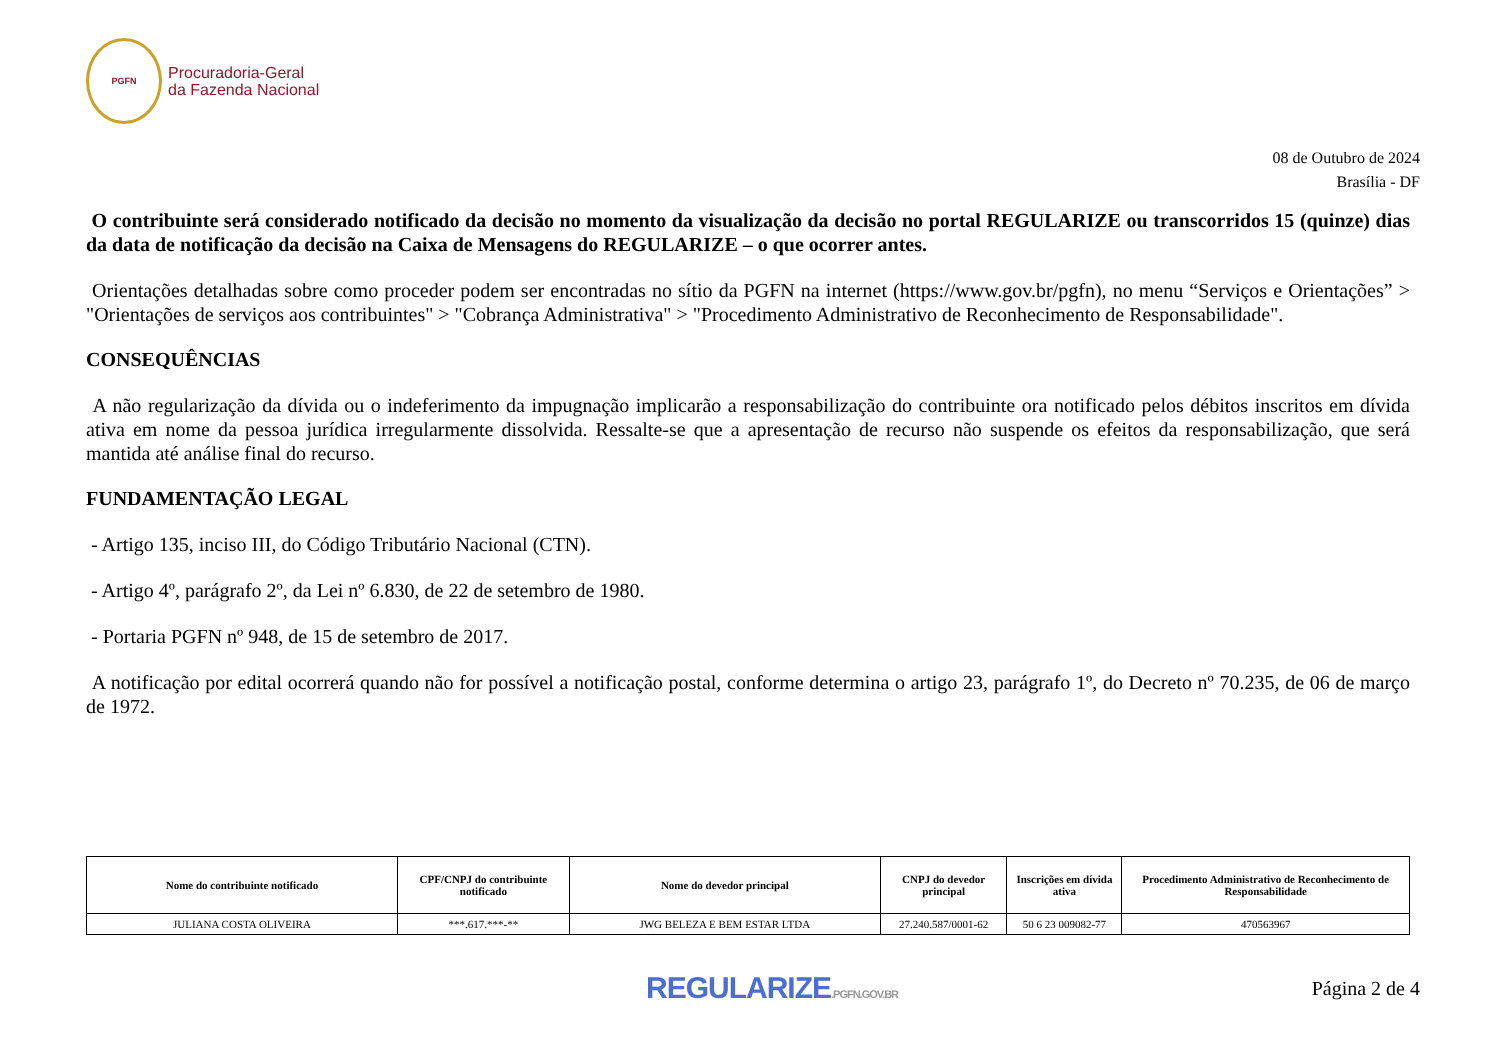PGFN
Procuradoria-Geral
da Fazenda Nacional
08 de Outubro de 2024
Brasília - DF
O contribuinte será considerado notificado da decisão no momento da visualização da decisão no portal REGULARIZE ou transcorridos 15 (quinze) dias da data de notificação da decisão na Caixa de Mensagens do REGULARIZE – o que ocorrer antes.
Orientações detalhadas sobre como proceder podem ser encontradas no sítio da PGFN na internet (https://www.gov.br/pgfn), no menu “Serviços e Orientações” > "Orientações de serviços aos contribuintes" > "Cobrança Administrativa" > "Procedimento Administrativo de Reconhecimento de Responsabilidade".
CONSEQUÊNCIAS
A não regularização da dívida ou o indeferimento da impugnação implicarão a responsabilização do contribuinte ora notificado pelos débitos inscritos em dívida ativa em nome da pessoa jurídica irregularmente dissolvida. Ressalte-se que a apresentação de recurso não suspende os efeitos da responsabilização, que será mantida até análise final do recurso.
FUNDAMENTAÇÃO LEGAL
- Artigo 135, inciso III, do Código Tributário Nacional (CTN).
- Artigo 4º, parágrafo 2º, da Lei nº 6.830, de 22 de setembro de 1980.
- Portaria PGFN nº 948, de 15 de setembro de 2017.
A notificação por edital ocorrerá quando não for possível a notificação postal, conforme determina o artigo 23, parágrafo 1º, do Decreto nº 70.235, de 06 de março de 1972.
| Nome do contribuinte notificado | CPF/CNPJ do contribuinte notificado | Nome do devedor principal | CNPJ do devedor principal | Inscrições em dívida ativa | Procedimento Administrativo de Reconhecimento de Responsabilidade |
| --- | --- | --- | --- | --- | --- |
| JULIANA COSTA OLIVEIRA | ***.617.***-** | JWG BELEZA E BEM ESTAR LTDA | 27.240.587/0001-62 | 50 6 23 009082-77 | 470563967 |
REGULARIZE.PGFN.GOV.BR
Página 2 de 4